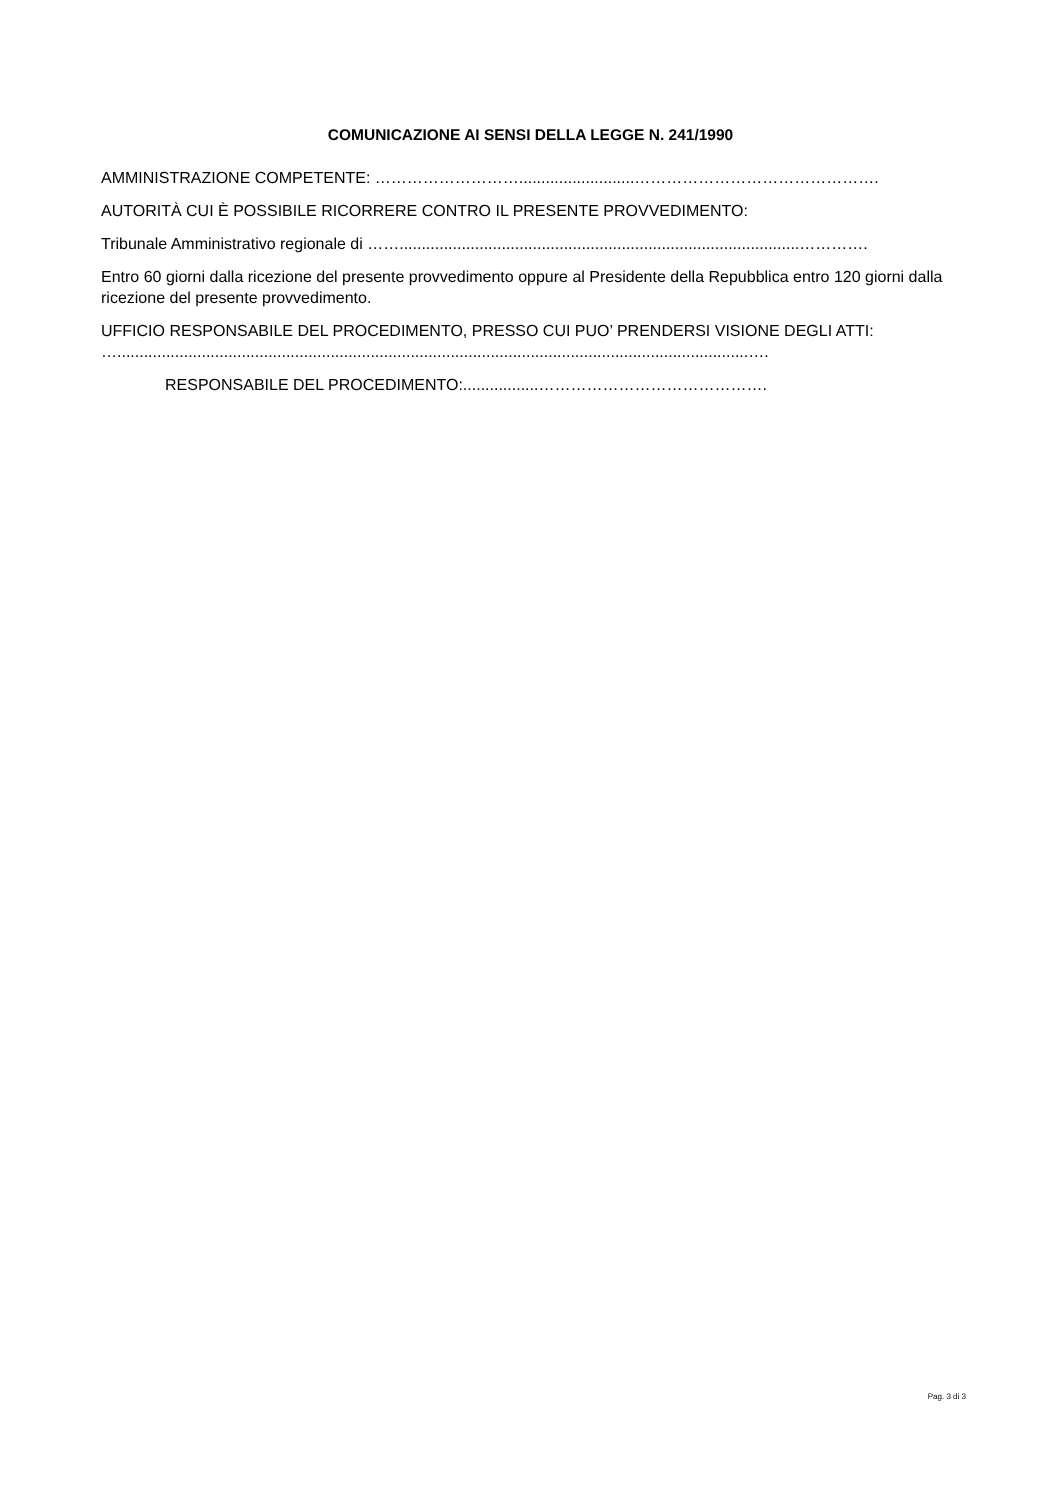COMUNICAZIONE AI SENSI DELLA LEGGE N. 241/1990
AMMINISTRAZIONE COMPETENTE: ………………………..........................……………………………………….
AUTORITÀ CUI È POSSIBILE RICORRERE CONTRO IL PRESENTE PROVVEDIMENTO:
Tribunale Amministrativo regionale di ……..........................................................................................………….
Entro 60 giorni dalla ricezione del presente provvedimento oppure al Presidente della Repubblica entro 120 giorni dalla ricezione del presente provvedimento.
UFFICIO RESPONSABILE DEL PROCEDIMENTO, PRESSO CUI PUO’ PRENDERSI VISIONE DEGLI ATTI: …..............................................................................................................................................….
RESPONSABILE DEL PROCEDIMENTO:.................…………………………………….
Pag. 3 di 3